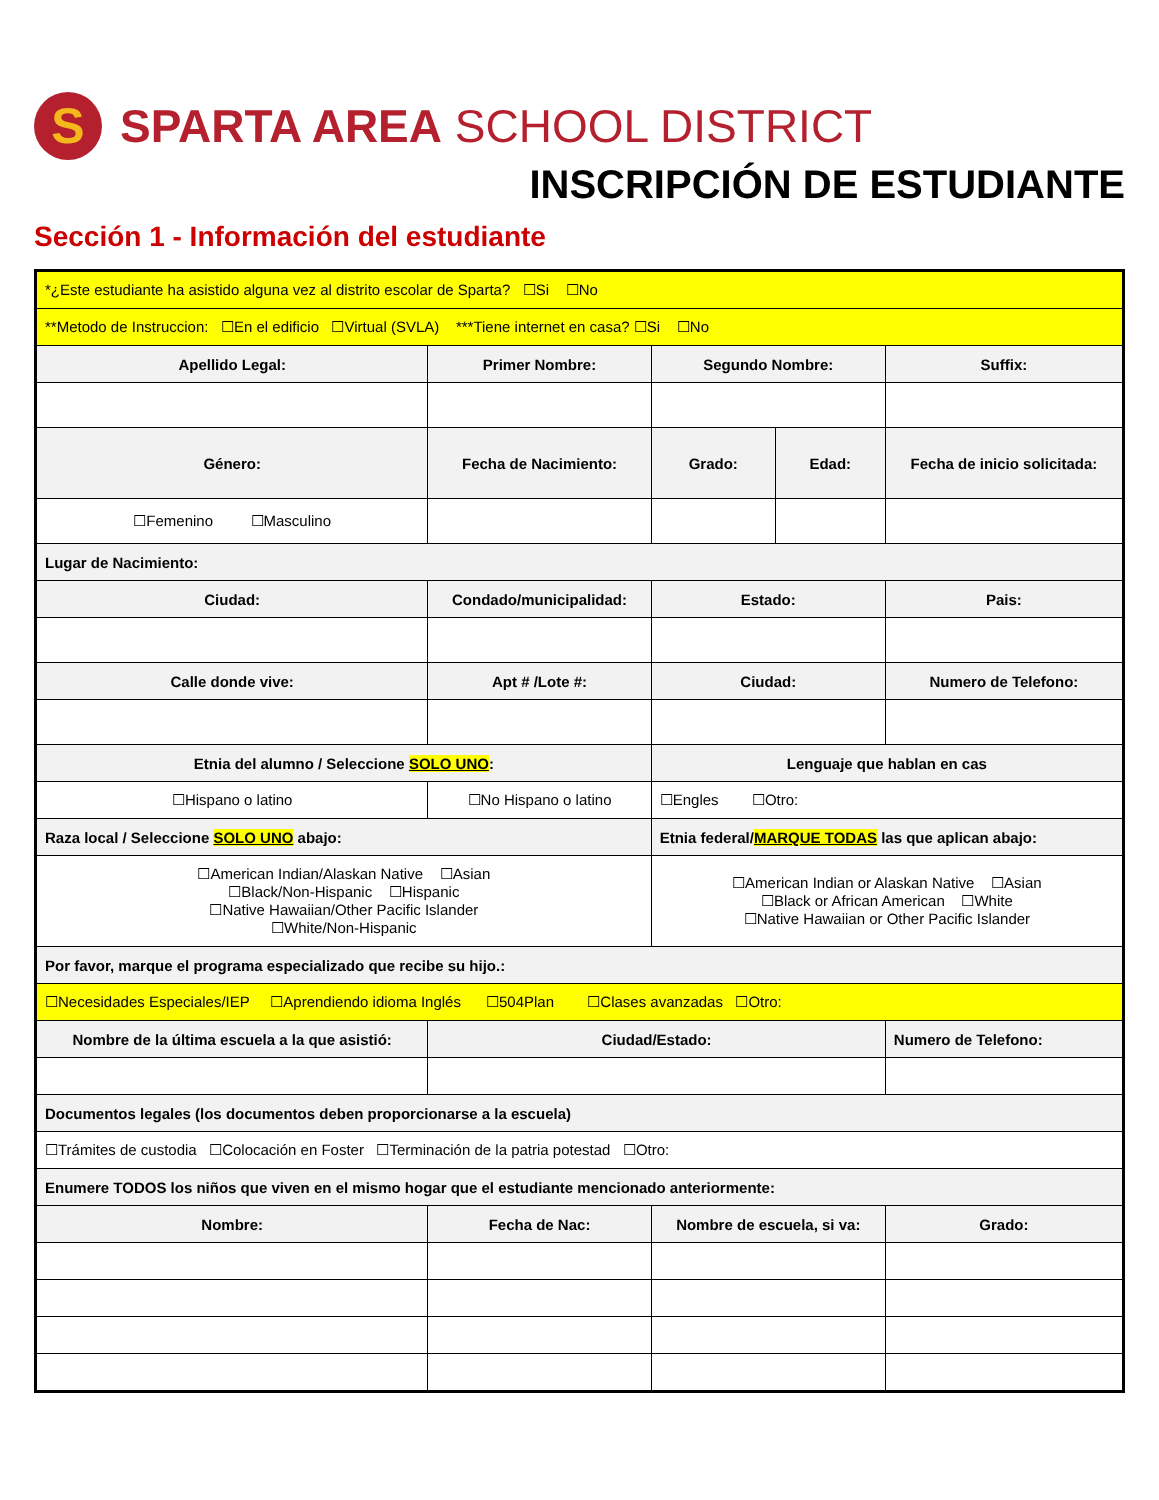S
SPARTA AREA SCHOOL DISTRICT
INSCRIPCIÓN DE ESTUDIANTE
Sección 1 - Información del estudiante
| *¿Este estudiante ha asistido alguna vez al distrito escolar de Sparta? ☐Si ☐No | | | | | | |
| **Metodo de Instruccion: ☐En el edificio ☐Virtual (SVLA) ***Tiene internet en casa? ☐Si ☐No | | | | | | |
| Apellido Legal: | | Primer Nombre: | | Segundo Nombre: | | Suffix: |
| Género: | | Fecha de Nacimiento: | | Grado: | Edad: | Fecha de inicio solicitada: |
| ☐Femenino ☐Masculino | | | | | | |
| Lugar de Nacimiento: | | | | | | |
| Ciudad: | | Condado/municipalidad: | | Estado: | | Pais: |
| Calle donde vive: | | | Apt # /Lote #: | Ciudad: | | Numero de Telefono: |
| Etnia del alumno / Seleccione SOLO UNO : | | | | Lenguaje que hablan en cas | | |
| ☐Hispano o latino | ☐No Hispano o latino | | | ☐Engles ☐Otro: | | |
| Raza local / Seleccione SOLO UNO abajo: | | | | Etnia federal/ MARQUE TODAS las que aplican abajo: | | |
| ☐American Indian/Alaskan Native ☐Asian ☐Black/Non-Hispanic ☐Hispanic ☐Native Hawaiian/Other Pacific Islander ☐White/Non-Hispanic | | | | ☐American Indian or Alaskan Native ☐Asian ☐Black or African American ☐White ☐Native Hawaiian or Other Pacific Islander | | |
| Por favor, marque el programa especializado que recibe su hijo.: | | | | | | |
| ☐Necesidades Especiales/IEP ☐Aprendiendo idioma Inglés ☐504Plan ☐Clases avanzadas ☐Otro: | | | | | | |
| Nombre de la última escuela a la que asistió: | | | Ciudad/Estado: | | | Numero de Telefono: |
| Documentos legales (los documentos deben proporcionarse a la escuela) | | | | | | |
| ☐Trámites de custodia ☐Colocación en Foster ☐Terminación de la patria potestad ☐Otro: | | | | | | |
| Enumere TODOS los niños que viven en el mismo hogar que el estudiante mencionado anteriormente: | | | | | | |
| Nombre: | | | Fecha de Nac: | Nombre de escuela, si va: | | Grado: |